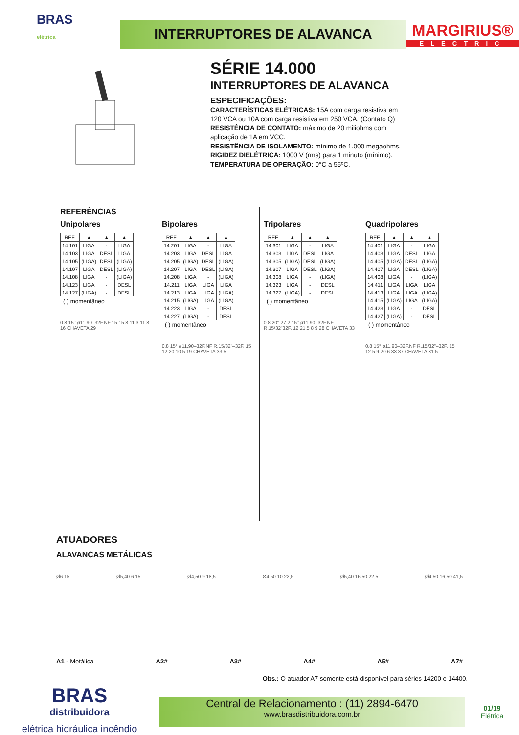BRAS
elétrica
INTERRUPTORES DE ALAVANCA
MARGIRIUS®
ELECTRIC
SÉRIE 14.000
INTERRUPTORES DE ALAVANCA
ESPECIFICAÇÕES:
CARACTERÍSTICAS ELÉTRICAS: 15A com carga resistiva em
120 VCA ou 10A com carga resistiva em 250 VCA. (Contato Q)
RESISTÊNCIA DE CONTATO: máximo de 20 miliohms com
aplicação de 1A em VCC.
RESISTÊNCIA DE ISOLAMENTO: mínimo de 1.000 megaohms.
RIGIDEZ DIELÉTRICA: 1000 V (rms) para 1 minuto (mínimo).
TEMPERATURA DE OPERAÇÃO: 0°C a 55ºC.
REFERÊNCIAS
Unipolares
| REF. | ▲ | ▲ | ▲ |
| --- | --- | --- | --- |
| 14.101 | LIGA | - | LIGA |
| 14.103 | LIGA | DESL | LIGA |
| 14.105 | (LIGA) | DESL | (LIGA) |
| 14.107 | LIGA | DESL | (LIGA) |
| 14.108 | LIGA | - | (LIGA) |
| 14.123 | LIGA | - | DESL |
| 14.127 | (LIGA) | - | DESL |
( ) momentâneo
0.8 15° ø11.90–32F.NF 15 15.8 11.3 11.8 16 CHAVETA 29
Bipolares
| REF. | ▲ | ▲ | ▲ |
| --- | --- | --- | --- |
| 14.201 | LIGA | - | LIGA |
| 14.203 | LIGA | DESL | LIGA |
| 14.205 | (LIGA) | DESL | (LIGA) |
| 14.207 | LIGA | DESL | (LIGA) |
| 14.208 | LIGA | - | (LIGA) |
| 14.211 | LIGA | LIGA | LIGA |
| 14.213 | LIGA | LIGA | (LIGA) |
| 14.215 | (LIGA) | LIGA | (LIGA) |
| 14.223 | LIGA | - | DESL |
| 14.227 | (LIGA) | - | DESL |
( ) momentâneo
0.8 15° ø11.90–32F.NF R.15/32"–32F. 15 12 20 10.5 19 CHAVETA 33.5
Tripolares
| REF. | ▲ | ▲ | ▲ |
| --- | --- | --- | --- |
| 14.301 | LIGA | - | LIGA |
| 14.303 | LIGA | DESL | LIGA |
| 14.305 | (LIGA) | DESL | (LIGA) |
| 14.307 | LIGA | DESL | (LIGA) |
| 14.308 | LIGA | - | (LIGA) |
| 14.323 | LIGA | - | DESL |
| 14.327 | (LIGA) | - | DESL |
( ) momentâneo
0.8 20° 27.2 15° ø11.90–32F.NF R.15/32"32F. 12 21.5 8 9 28 CHAVETA 33
Quadripolares
| REF. | ▲ | ▲ | ▲ |
| --- | --- | --- | --- |
| 14.401 | LIGA | - | LIGA |
| 14.403 | LIGA | DESL | LIGA |
| 14.405 | (LIGA) | DESL | (LIGA) |
| 14.407 | LIGA | DESL | (LIGA) |
| 14.408 | LIGA | - | (LIGA) |
| 14.411 | LIGA | LIGA | LIGA |
| 14.413 | LIGA | LIGA | (LIGA) |
| 14.415 | (LIGA) | LIGA | (LIGA) |
| 14.423 | LIGA | - | DESL |
| 14.427 | (LIGA) | - | DESL |
( ) momentâneo
0.8 15° ø11.90–32F.NF R.15/32"–32F. 15 12.5 9 20.6 33 37 CHAVETA 31.5
ATUADORES
ALAVANCAS METÁLICAS
Ø6 15 Ø5,40 6 15 Ø4,50 9 18,5 Ø4,50 10 22,5 Ø5,40 16,50 22,5 Ø4,50 16,50 41,5
A1 - Metálica A2# A3# A4# A5# A7#
Obs.: O atuador A7 somente está disponível para séries 14200 e 14400.
BRAS
distribuidora
elétrica hidráulica incêndio
Central de Relacionamento : (11) 2894-6470
www.brasdistribuidora.com.br
01/19
Elétrica